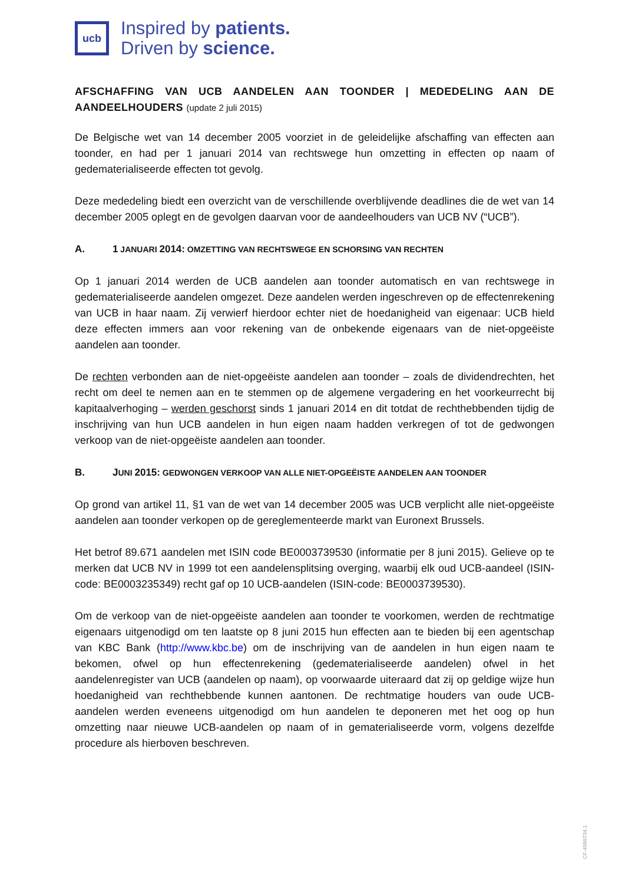ucb
Inspired by patients.
Driven by science.
AFSCHAFFING VAN UCB AANDELEN AAN TOONDER | MEDEDELING AAN DE AANDEELHOUDERS (update 2 juli 2015)
De Belgische wet van 14 december 2005 voorziet in de geleidelijke afschaffing van effecten aan toonder, en had per 1 januari 2014 van rechtswege hun omzetting in effecten op naam of gedematerialiseerde effecten tot gevolg.
Deze mededeling biedt een overzicht van de verschillende overblijvende deadlines die de wet van 14 december 2005 oplegt en de gevolgen daarvan voor de aandeelhouders van UCB NV (“UCB”).
A. 1 JANUARI 2014: OMZETTING VAN RECHTSWEGE EN SCHORSING VAN RECHTEN
Op 1 januari 2014 werden de UCB aandelen aan toonder automatisch en van rechtswege in gedematerialiseerde aandelen omgezet. Deze aandelen werden ingeschreven op de effectenrekening van UCB in haar naam. Zij verwierf hierdoor echter niet de hoedanigheid van eigenaar: UCB hield deze effecten immers aan voor rekening van de onbekende eigenaars van de niet-opgeëiste aandelen aan toonder.
De rechten verbonden aan de niet-opgeëiste aandelen aan toonder – zoals de dividendrechten, het recht om deel te nemen aan en te stemmen op de algemene vergadering en het voorkeurrecht bij kapitaalverhoging – werden geschorst sinds 1 januari 2014 en dit totdat de rechthebbenden tijdig de inschrijving van hun UCB aandelen in hun eigen naam hadden verkregen of tot de gedwongen verkoop van de niet-opgeëiste aandelen aan toonder.
B. JUNI 2015: GEDWONGEN VERKOOP VAN ALLE NIET-OPGEËISTE AANDELEN AAN TOONDER
Op grond van artikel 11, §1 van de wet van 14 december 2005 was UCB verplicht alle niet-opgeëiste aandelen aan toonder verkopen op de gereglementeerde markt van Euronext Brussels.
Het betrof 89.671 aandelen met ISIN code BE0003739530 (informatie per 8 juni 2015). Gelieve op te merken dat UCB NV in 1999 tot een aandelensplitsing overging, waarbij elk oud UCB-aandeel (ISIN-code: BE0003235349) recht gaf op 10 UCB-aandelen (ISIN-code: BE0003739530).
Om de verkoop van de niet-opgeëiste aandelen aan toonder te voorkomen, werden de rechtmatige eigenaars uitgenodigd om ten laatste op 8 juni 2015 hun effecten aan te bieden bij een agentschap van KBC Bank (http://www.kbc.be) om de inschrijving van de aandelen in hun eigen naam te bekomen, ofwel op hun effectenrekening (gedematerialiseerde aandelen) ofwel in het aandelenregister van UCB (aandelen op naam), op voorwaarde uiteraard dat zij op geldige wijze hun hoedanigheid van rechthebbende kunnen aantonen. De rechtmatige houders van oude UCB-aandelen werden eveneens uitgenodigd om hun aandelen te deponeren met het oog op hun omzetting naar nieuwe UCB-aandelen op naam of in gematerialiseerde vorm, volgens dezelfde procedure als hierboven beschreven.
CF-4999734.1